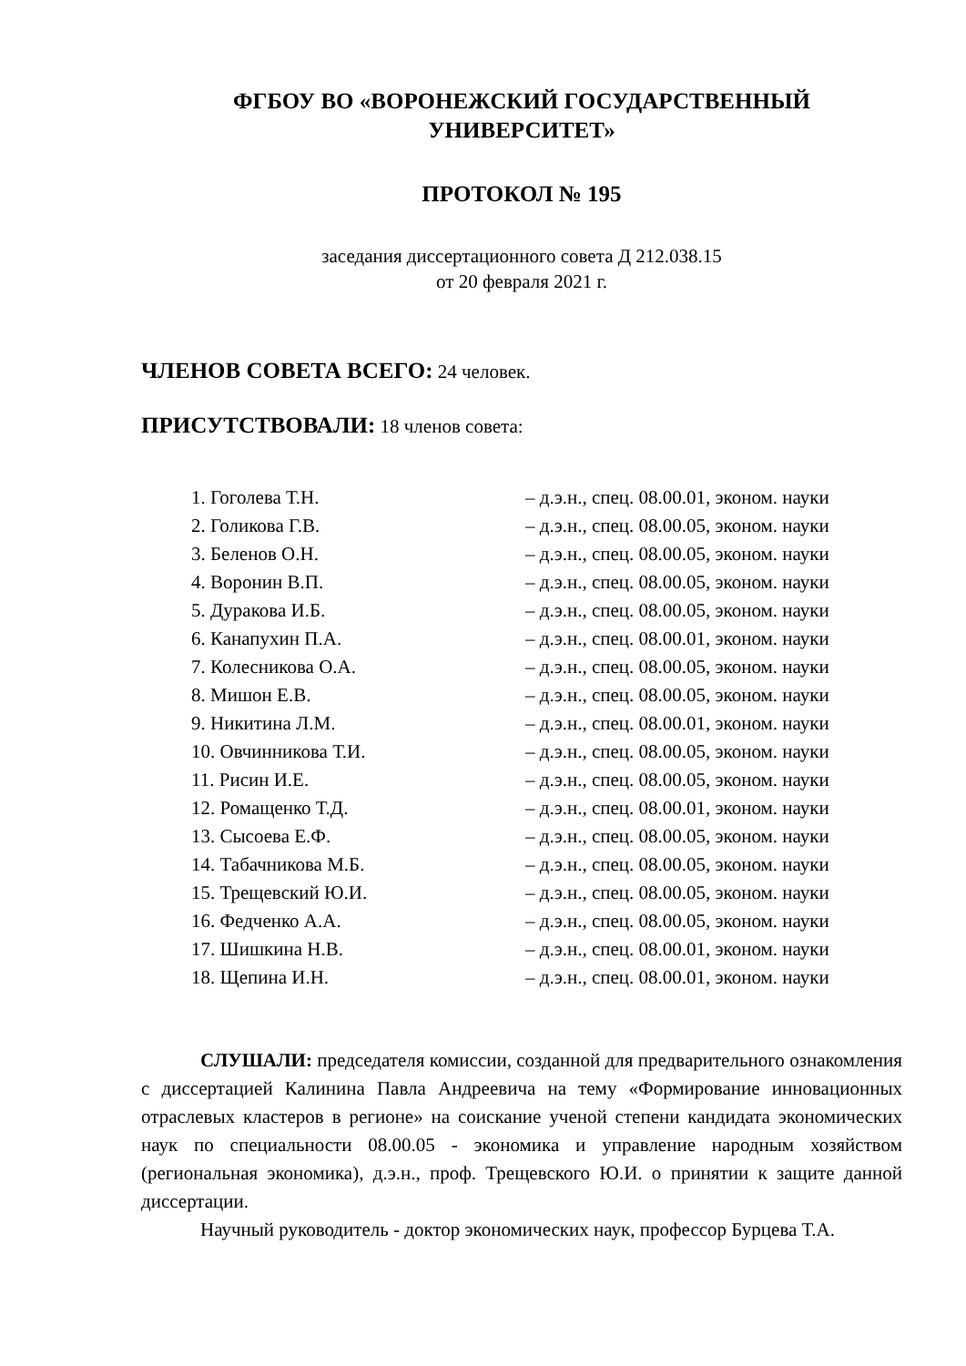ФГБОУ ВО «ВОРОНЕЖСКИЙ ГОСУДАРСТВЕННЫЙ УНИВЕРСИТЕТ»
ПРОТОКОЛ № 195
заседания диссертационного совета Д 212.038.15
от 20 февраля 2021 г.
ЧЛЕНОВ СОВЕТА ВСЕГО: 24 человек.
ПРИСУТСТВОВАЛИ: 18 членов совета:
| 1. Гоголева Т.Н. | – д.э.н., спец. 08.00.01, эконом. науки |
| 2. Голикова Г.В. | – д.э.н., спец. 08.00.05, эконом. науки |
| 3. Беленов О.Н. | – д.э.н., спец. 08.00.05, эконом. науки |
| 4. Воронин В.П. | – д.э.н., спец. 08.00.05, эконом. науки |
| 5. Дуракова И.Б. | – д.э.н., спец. 08.00.05, эконом. науки |
| 6. Канапухин П.А. | – д.э.н., спец. 08.00.01, эконом. науки |
| 7. Колесникова О.А. | – д.э.н., спец. 08.00.05, эконом. науки |
| 8. Мишон Е.В. | – д.э.н., спец. 08.00.05, эконом. науки |
| 9. Никитина Л.М. | – д.э.н., спец. 08.00.01, эконом. науки |
| 10. Овчинникова Т.И. | – д.э.н., спец. 08.00.05, эконом. науки |
| 11. Рисин И.Е. | – д.э.н., спец. 08.00.05, эконом. науки |
| 12. Ромащенко Т.Д. | – д.э.н., спец. 08.00.01, эконом. науки |
| 13. Сысоева Е.Ф. | – д.э.н., спец. 08.00.05, эконом. науки |
| 14. Табачникова М.Б. | – д.э.н., спец. 08.00.05, эконом. науки |
| 15. Трещевский Ю.И. | – д.э.н., спец. 08.00.05, эконом. науки |
| 16. Федченко А.А. | – д.э.н., спец. 08.00.05, эконом. науки |
| 17. Шишкина Н.В. | – д.э.н., спец. 08.00.01, эконом. науки |
| 18. Щепина И.Н. | – д.э.н., спец. 08.00.01, эконом. науки |
СЛУШАЛИ: председателя комиссии, созданной для предварительного ознакомления с диссертацией Калинина Павла Андреевича на тему «Формирование инновационных отраслевых кластеров в регионе» на соискание ученой степени кандидата экономических наук по специальности 08.00.05 - экономика и управление народным хозяйством (региональная экономика), д.э.н., проф. Трещевского Ю.И. о принятии к защите данной диссертации.
Научный руководитель - доктор экономических наук, профессор Бурцева Т.А.